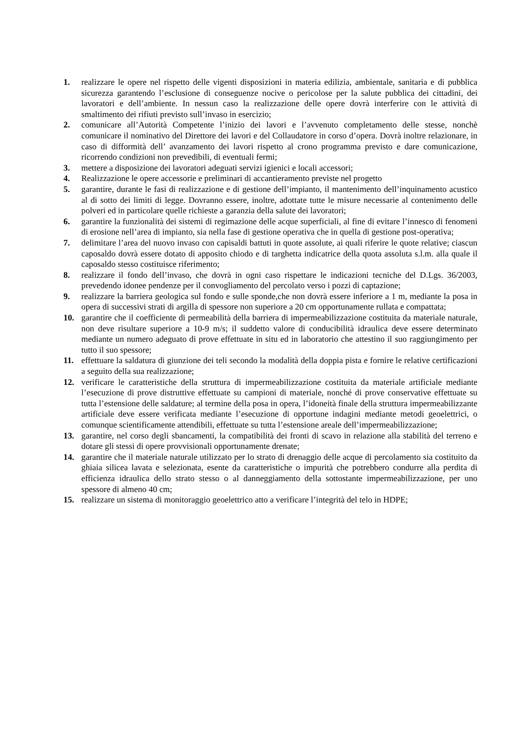1. realizzare le opere nel rispetto delle vigenti disposizioni in materia edilizia, ambientale, sanitaria e di pubblica sicurezza garantendo l’esclusione di conseguenze nocive o pericolose per la salute pubblica dei cittadini, dei lavoratori e dell’ambiente. In nessun caso la realizzazione delle opere dovrà interferire con le attività di smaltimento dei rifiuti previsto sull’invaso in esercizio;
2. comunicare all’Autorità Competente l’inizio dei lavori e l’avvenuto completamento delle stesse, nonchè comunicare il nominativo del Direttore dei lavori e del Collaudatore in corso d’opera. Dovrà inoltre relazionare, in caso di difformità dell’ avanzamento dei lavori rispetto al crono programma previsto e dare comunicazione, ricorrendo condizioni non prevedibili, di eventuali fermi;
3. mettere a disposizione dei lavoratori adeguati servizi igienici e locali accessori;
4. Realizzazione le opere accessorie e preliminari di accantieramento previste nel progetto
5. garantire, durante le fasi di realizzazione e di gestione dell’impianto, il mantenimento dell’inquinamento acustico al di sotto dei limiti di legge. Dovranno essere, inoltre, adottate tutte le misure necessarie al contenimento delle polveri ed in particolare quelle richieste a garanzia della salute dei lavoratori;
6. garantire la funzionalità dei sistemi di regimazione delle acque superficiali, al fine di evitare l’innesco di fenomeni di erosione nell’area di impianto, sia nella fase di gestione operativa che in quella di gestione post-operativa;
7. delimitare l’area del nuovo invaso con capisaldi battuti in quote assolute, ai quali riferire le quote relative; ciascun caposaldo dovrà essere dotato di apposito chiodo e di targhetta indicatrice della quota assoluta s.l.m. alla quale il caposaldo stesso costituisce riferimento;
8. realizzare il fondo dell’invaso, che dovrà in ogni caso rispettare le indicazioni tecniche del D.Lgs. 36/2003, prevedendo idonee pendenze per il convogliamento del percolato verso i pozzi di captazione;
9. realizzare la barriera geologica sul fondo e sulle sponde,che non dovrà essere inferiore a 1 m, mediante la posa in opera di successivi strati di argilla di spessore non superiore a 20 cm opportunamente rullata e compattata;
10. garantire che il coefficiente di permeabilità della barriera di impermeabilizzazione costituita da materiale naturale, non deve risultare superiore a 10-9 m/s; il suddetto valore di conducibilità idraulica deve essere determinato mediante un numero adeguato di prove effettuate in situ ed in laboratorio che attestino il suo raggiungimento per tutto il suo spessore;
11. effettuare la saldatura di giunzione dei teli secondo la modalità della doppia pista e fornire le relative certificazioni a seguito della sua realizzazione;
12. verificare le caratteristiche della struttura di impermeabilizzazione costituita da materiale artificiale mediante l’esecuzione di prove distruttive effettuate su campioni di materiale, nonché di prove conservative effettuate su tutta l’estensione delle saldature; al termine della posa in opera, l’idoneità finale della struttura impermeabilizzante artificiale deve essere verificata mediante l’esecuzione di opportune indagini mediante metodi geoelettrici, o comunque scientificamente attendibili, effettuate su tutta l’estensione areale dell’impermeabilizzazione;
13. garantire, nel corso degli sbancamenti, la compatibilità dei fronti di scavo in relazione alla stabilità del terreno e dotare gli stessi di opere provvisionali opportunamente drenate;
14. garantire che il materiale naturale utilizzato per lo strato di drenaggio delle acque di percolamento sia costituito da ghiaia silicea lavata e selezionata, esente da caratteristiche o impurità che potrebbero condurre alla perdita di efficienza idraulica dello strato stesso o al danneggiamento della sottostante impermeabilizzazione, per uno spessore di almeno 40 cm;
15. realizzare un sistema di monitoraggio geoelettrico atto a verificare l’integrità del telo in HDPE;